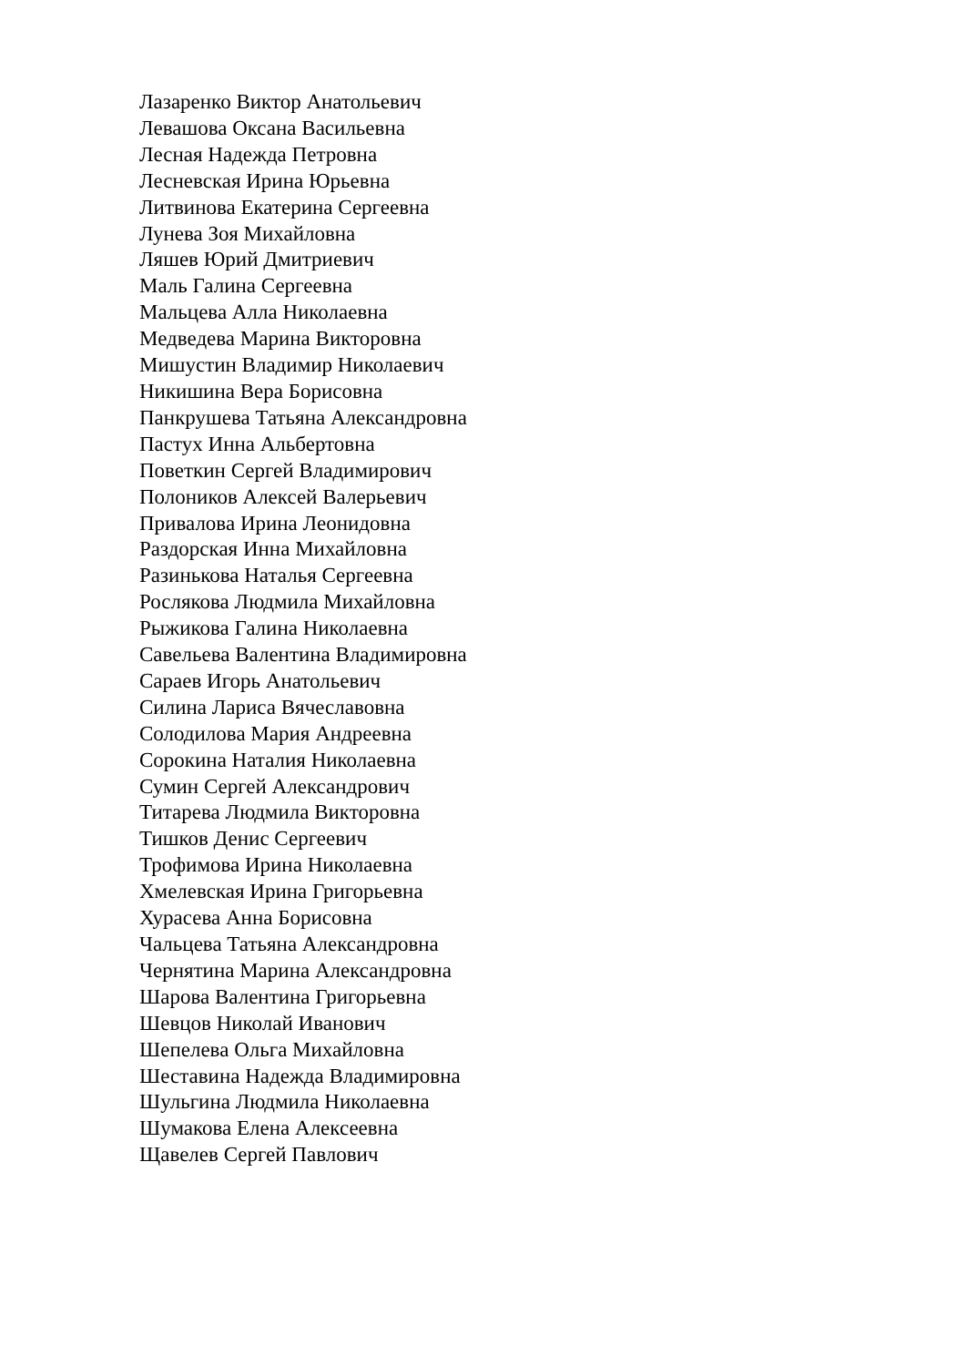Лазаренко Виктор Анатольевич
Левашова Оксана Васильевна
Лесная Надежда Петровна
Лесневская Ирина Юрьевна
Литвинова Екатерина Сергеевна
Лунева Зоя Михайловна
Ляшев Юрий Дмитриевич
Маль Галина Сергеевна
Мальцева Алла Николаевна
Медведева Марина Викторовна
Мишустин Владимир Николаевич
Никишина Вера Борисовна
Панкрушева Татьяна Александровна
Пастух Инна Альбертовна
Поветкин Сергей Владимирович
Полоников Алексей Валерьевич
Привалова Ирина Леонидовна
Раздорская Инна Михайловна
Разинькова Наталья Сергеевна
Рослякова Людмила Михайловна
Рыжикова Галина Николаевна
Савельева Валентина Владимировна
Сараев Игорь Анатольевич
Силина Лариса Вячеславовна
Солодилова Мария Андреевна
Сорокина Наталия Николаевна
Сумин Сергей Александрович
Титарева Людмила Викторовна
Тишков Денис Сергеевич
Трофимова Ирина Николаевна
Хмелевская Ирина Григорьевна
Хурасева Анна Борисовна
Чальцева Татьяна Александровна
Чернятина Марина Александровна
Шарова Валентина Григорьевна
Шевцов Николай Иванович
Шепелева Ольга Михайловна
Шеставина Надежда Владимировна
Шульгина Людмила Николаевна
Шумакова Елена Алексеевна
Щавелев Сергей Павлович